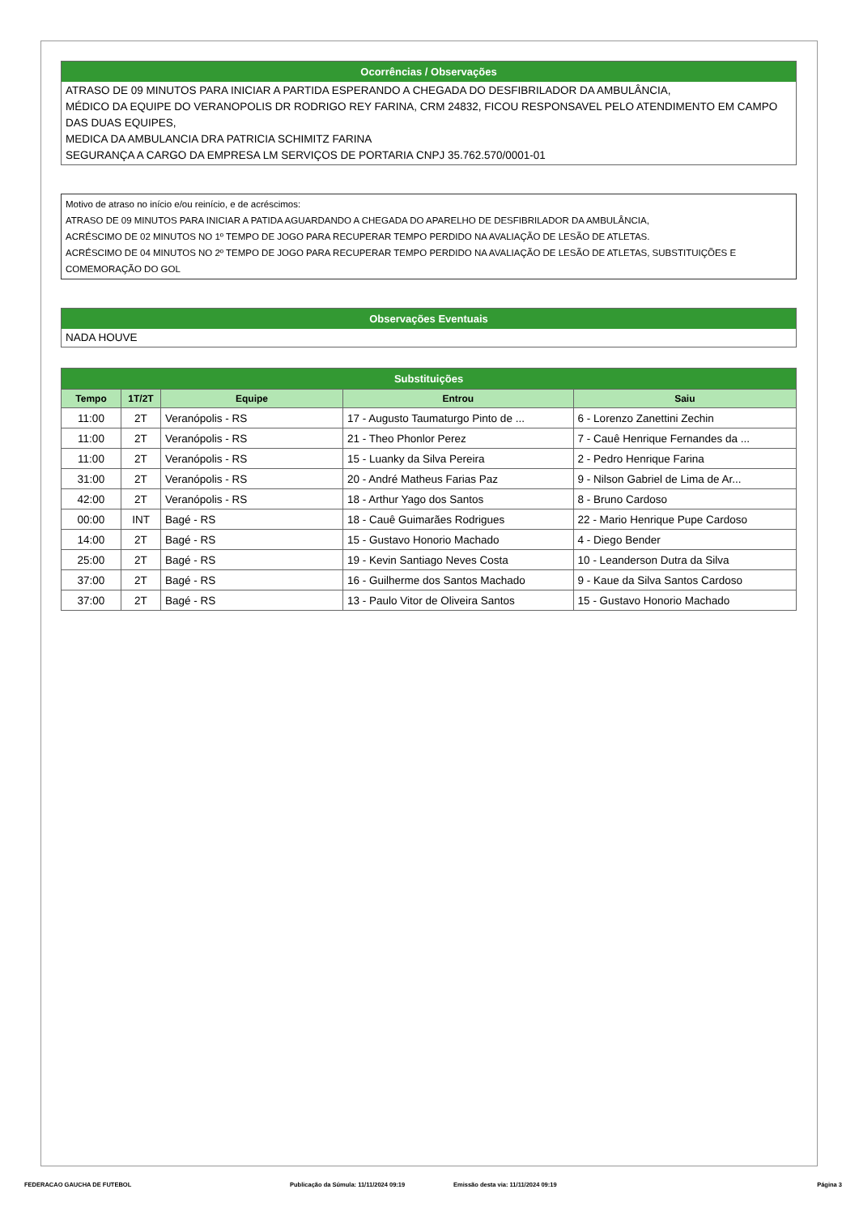Ocorrências / Observações
ATRASO DE 09 MINUTOS PARA INICIAR A PARTIDA ESPERANDO A CHEGADA DO DESFIBRILADOR DA AMBULÂNCIA,
MÉDICO DA EQUIPE DO VERANOPOLIS DR RODRIGO REY FARINA, CRM 24832, FICOU RESPONSAVEL PELO ATENDIMENTO EM CAMPO DAS DUAS EQUIPES,
MEDICA DA AMBULANCIA DRA PATRICIA SCHIMITZ FARINA
SEGURANÇA A CARGO DA EMPRESA LM SERVIÇOS DE PORTARIA CNPJ 35.762.570/0001-01
Motivo de atraso no início e/ou reinício, e de acréscimos:
ATRASO DE 09 MINUTOS PARA INICIAR A PATIDA AGUARDANDO A CHEGADA DO APARELHO DE DESFIBRILADOR DA AMBULÂNCIA,
ACRÉSCIMO DE 02 MINUTOS NO 1º TEMPO DE JOGO PARA RECUPERAR TEMPO PERDIDO NA AVALIAÇÃO DE LESÃO DE ATLETAS.
ACRÉSCIMO DE 04 MINUTOS NO 2º TEMPO DE JOGO PARA RECUPERAR TEMPO PERDIDO NA AVALIAÇÃO DE LESÃO DE ATLETAS, SUBSTITUIÇÕES E COMEMORAÇÃO DO GOL
Observações Eventuais
NADA HOUVE
Substituições
| Tempo | 1T/2T | Equipe | Entrou | Saiu |
| --- | --- | --- | --- | --- |
| 11:00 | 2T | Veranópolis - RS | 17 - Augusto Taumaturgo Pinto de ... | 6 - Lorenzo Zanettini Zechin |
| 11:00 | 2T | Veranópolis - RS | 21 - Theo Phonlor Perez | 7 - Cauê Henrique Fernandes da ... |
| 11:00 | 2T | Veranópolis - RS | 15 - Luanky da Silva Pereira | 2 - Pedro Henrique Farina |
| 31:00 | 2T | Veranópolis - RS | 20 - André Matheus Farias Paz | 9 - Nilson Gabriel de Lima de Ar... |
| 42:00 | 2T | Veranópolis - RS | 18 - Arthur Yago dos Santos | 8 - Bruno Cardoso |
| 00:00 | INT | Bagé - RS | 18 - Cauê Guimarães Rodrigues | 22 - Mario Henrique Pupe Cardoso |
| 14:00 | 2T | Bagé - RS | 15 - Gustavo Honorio Machado | 4 - Diego Bender |
| 25:00 | 2T | Bagé - RS | 19 - Kevin Santiago Neves Costa | 10 - Leanderson Dutra da Silva |
| 37:00 | 2T | Bagé - RS | 16 - Guilherme dos Santos Machado | 9 - Kaue da Silva Santos Cardoso |
| 37:00 | 2T | Bagé - RS | 13 - Paulo Vitor de Oliveira Santos | 15 - Gustavo Honorio Machado |
FEDERACAO GAUCHA DE FUTEBOL Publicação da Súmula: 11/11/2024 09:19 Emissão desta via: 11/11/2024 09:19 Página 3